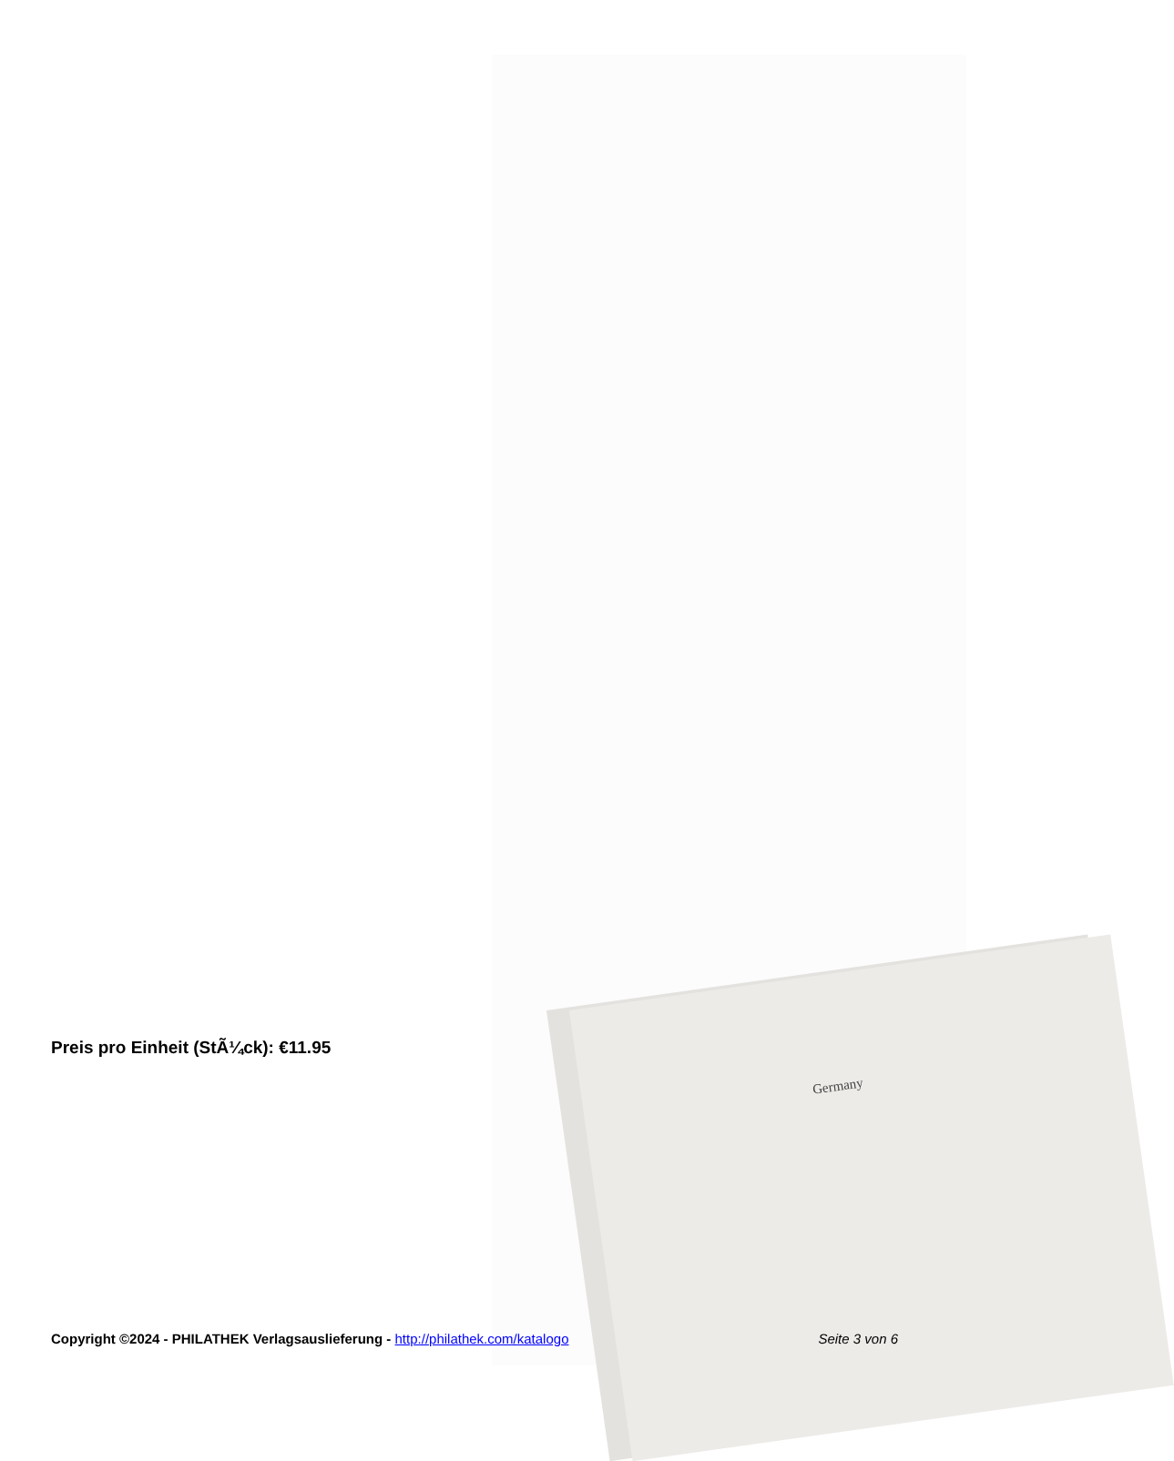Germany
Preis pro Einheit (StÃ¼ck): €11.95
Copyright ©2024 - PHILATHEK Verlagsauslieferung - http://philathek.com/katalogo Seite 3 von 6